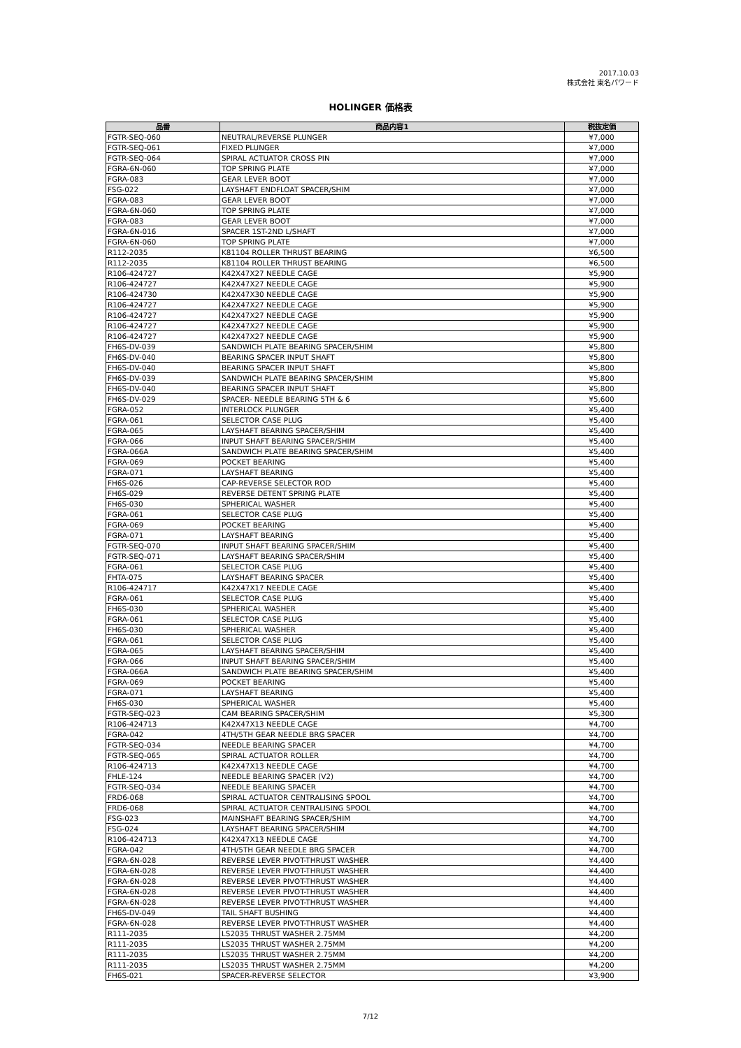2017.10.03
株式会社 東名パワード
HOLINGER 価格表
| 品番 | 商品内容1 | 税抜定価 |
| --- | --- | --- |
| FGTR-SEQ-060 | NEUTRAL/REVERSE PLUNGER | ¥7,000 |
| FGTR-SEQ-061 | FIXED PLUNGER | ¥7,000 |
| FGTR-SEQ-064 | SPIRAL ACTUATOR CROSS PIN | ¥7,000 |
| FGRA-6N-060 | TOP SPRING PLATE | ¥7,000 |
| FGRA-083 | GEAR LEVER BOOT | ¥7,000 |
| FSG-022 | LAYSHAFT ENDFLOAT SPACER/SHIM | ¥7,000 |
| FGRA-083 | GEAR LEVER BOOT | ¥7,000 |
| FGRA-6N-060 | TOP SPRING PLATE | ¥7,000 |
| FGRA-083 | GEAR LEVER BOOT | ¥7,000 |
| FGRA-6N-016 | SPACER 1ST-2ND L/SHAFT | ¥7,000 |
| FGRA-6N-060 | TOP SPRING PLATE | ¥7,000 |
| R112-2035 | K81104 ROLLER THRUST BEARING | ¥6,500 |
| R112-2035 | K81104 ROLLER THRUST BEARING | ¥6,500 |
| R106-424727 | K42X47X27 NEEDLE CAGE | ¥5,900 |
| R106-424727 | K42X47X27 NEEDLE CAGE | ¥5,900 |
| R106-424730 | K42X47X30 NEEDLE CAGE | ¥5,900 |
| R106-424727 | K42X47X27 NEEDLE CAGE | ¥5,900 |
| R106-424727 | K42X47X27 NEEDLE CAGE | ¥5,900 |
| R106-424727 | K42X47X27 NEEDLE CAGE | ¥5,900 |
| R106-424727 | K42X47X27 NEEDLE CAGE | ¥5,900 |
| FH6S-DV-039 | SANDWICH PLATE BEARING SPACER/SHIM | ¥5,800 |
| FH6S-DV-040 | BEARING SPACER INPUT SHAFT | ¥5,800 |
| FH6S-DV-040 | BEARING SPACER INPUT SHAFT | ¥5,800 |
| FH6S-DV-039 | SANDWICH PLATE BEARING SPACER/SHIM | ¥5,800 |
| FH6S-DV-040 | BEARING SPACER INPUT SHAFT | ¥5,800 |
| FH6S-DV-029 | SPACER- NEEDLE BEARING 5TH & 6 | ¥5,600 |
| FGRA-052 | INTERLOCK PLUNGER | ¥5,400 |
| FGRA-061 | SELECTOR CASE PLUG | ¥5,400 |
| FGRA-065 | LAYSHAFT BEARING SPACER/SHIM | ¥5,400 |
| FGRA-066 | INPUT SHAFT BEARING SPACER/SHIM | ¥5,400 |
| FGRA-066A | SANDWICH PLATE BEARING SPACER/SHIM | ¥5,400 |
| FGRA-069 | POCKET BEARING | ¥5,400 |
| FGRA-071 | LAYSHAFT BEARING | ¥5,400 |
| FH6S-026 | CAP-REVERSE SELECTOR ROD | ¥5,400 |
| FH6S-029 | REVERSE DETENT SPRING PLATE | ¥5,400 |
| FH6S-030 | SPHERICAL WASHER | ¥5,400 |
| FGRA-061 | SELECTOR CASE PLUG | ¥5,400 |
| FGRA-069 | POCKET BEARING | ¥5,400 |
| FGRA-071 | LAYSHAFT BEARING | ¥5,400 |
| FGTR-SEQ-070 | INPUT SHAFT BEARING SPACER/SHIM | ¥5,400 |
| FGTR-SEQ-071 | LAYSHAFT BEARING SPACER/SHIM | ¥5,400 |
| FGRA-061 | SELECTOR CASE PLUG | ¥5,400 |
| FHTA-075 | LAYSHAFT BEARING SPACER | ¥5,400 |
| R106-424717 | K42X47X17 NEEDLE CAGE | ¥5,400 |
| FGRA-061 | SELECTOR CASE PLUG | ¥5,400 |
| FH6S-030 | SPHERICAL WASHER | ¥5,400 |
| FGRA-061 | SELECTOR CASE PLUG | ¥5,400 |
| FH6S-030 | SPHERICAL WASHER | ¥5,400 |
| FGRA-061 | SELECTOR CASE PLUG | ¥5,400 |
| FGRA-065 | LAYSHAFT BEARING SPACER/SHIM | ¥5,400 |
| FGRA-066 | INPUT SHAFT BEARING SPACER/SHIM | ¥5,400 |
| FGRA-066A | SANDWICH PLATE BEARING SPACER/SHIM | ¥5,400 |
| FGRA-069 | POCKET BEARING | ¥5,400 |
| FGRA-071 | LAYSHAFT BEARING | ¥5,400 |
| FH6S-030 | SPHERICAL WASHER | ¥5,400 |
| FGTR-SEQ-023 | CAM BEARING SPACER/SHIM | ¥5,300 |
| R106-424713 | K42X47X13 NEEDLE CAGE | ¥4,700 |
| FGRA-042 | 4TH/5TH GEAR NEEDLE BRG SPACER | ¥4,700 |
| FGTR-SEQ-034 | NEEDLE BEARING SPACER | ¥4,700 |
| FGTR-SEQ-065 | SPIRAL ACTUATOR ROLLER | ¥4,700 |
| R106-424713 | K42X47X13 NEEDLE CAGE | ¥4,700 |
| FHLE-124 | NEEDLE BEARING SPACER (V2) | ¥4,700 |
| FGTR-SEQ-034 | NEEDLE BEARING SPACER | ¥4,700 |
| FRD6-068 | SPIRAL ACTUATOR CENTRALISING SPOOL | ¥4,700 |
| FRD6-068 | SPIRAL ACTUATOR CENTRALISING SPOOL | ¥4,700 |
| FSG-023 | MAINSHAFT BEARING SPACER/SHIM | ¥4,700 |
| FSG-024 | LAYSHAFT BEARING SPACER/SHIM | ¥4,700 |
| R106-424713 | K42X47X13 NEEDLE CAGE | ¥4,700 |
| FGRA-042 | 4TH/5TH GEAR NEEDLE BRG SPACER | ¥4,700 |
| FGRA-6N-028 | REVERSE LEVER PIVOT-THRUST WASHER | ¥4,400 |
| FGRA-6N-028 | REVERSE LEVER PIVOT-THRUST WASHER | ¥4,400 |
| FGRA-6N-028 | REVERSE LEVER PIVOT-THRUST WASHER | ¥4,400 |
| FGRA-6N-028 | REVERSE LEVER PIVOT-THRUST WASHER | ¥4,400 |
| FGRA-6N-028 | REVERSE LEVER PIVOT-THRUST WASHER | ¥4,400 |
| FH6S-DV-049 | TAIL SHAFT BUSHING | ¥4,400 |
| FGRA-6N-028 | REVERSE LEVER PIVOT-THRUST WASHER | ¥4,400 |
| R111-2035 | LS2035 THRUST WASHER 2.75MM | ¥4,200 |
| R111-2035 | LS2035 THRUST WASHER 2.75MM | ¥4,200 |
| R111-2035 | LS2035 THRUST WASHER 2.75MM | ¥4,200 |
| R111-2035 | LS2035 THRUST WASHER 2.75MM | ¥4,200 |
| FH6S-021 | SPACER-REVERSE SELECTOR | ¥3,900 |
7/12